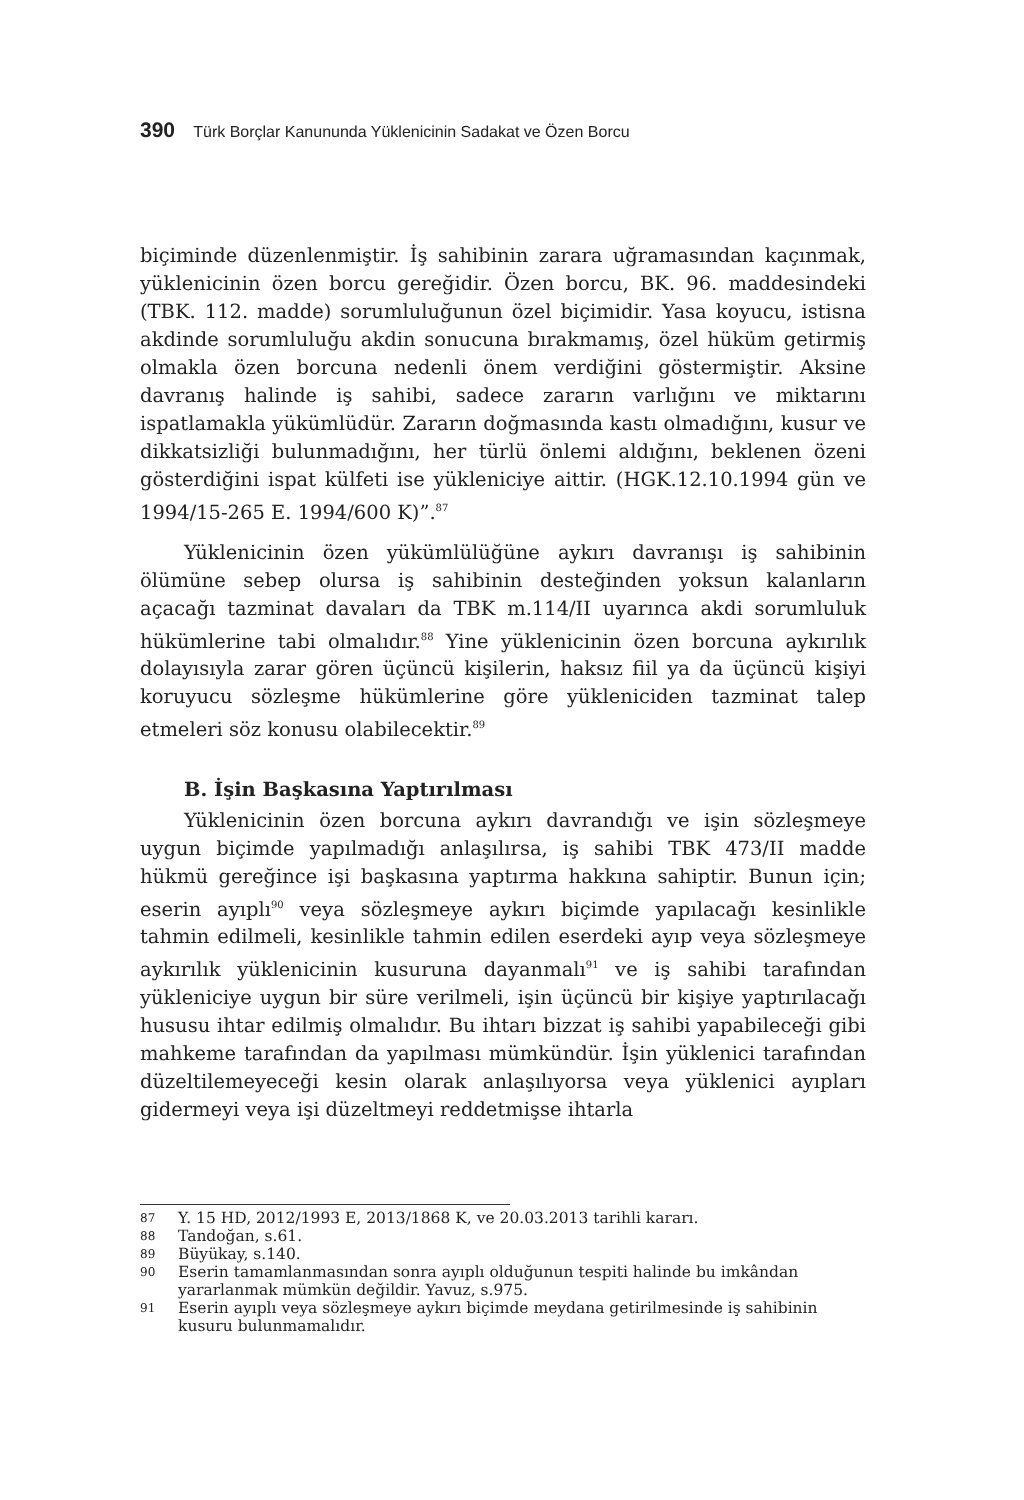390 Türk Borçlar Kanununda Yüklenicinin Sadakat ve Özen Borcu
biçiminde düzenlenmiştir. İş sahibinin zarara uğramasından kaçınmak, yüklenicinin özen borcu gereğidir. Özen borcu, BK. 96. maddesindeki (TBK. 112. madde) sorumluluğunun özel biçimidir. Yasa koyucu, istisna akdinde sorumluluğu akdin sonucuna bırakmamış, özel hüküm getirmiş olmakla özen borcuna nedenli önem verdiğini göstermiştir. Aksine davranış halinde iş sahibi, sadece zararın varlığını ve miktarını ispatlamakla yükümlüdür. Zararın doğmasında kastı olmadığını, kusur ve dikkatsizliği bulunmadığını, her türlü önlemi aldığını, beklenen özeni gösterdiğini ispat külfeti ise yükleniciye aittir. (HGK.12.10.1994 gün ve 1994/15-265 E. 1994/600 K)”.<sup>87</sup>
Yüklenicinin özen yükümlülüğüne aykırı davranışı iş sahibinin ölümüne sebep olursa iş sahibinin desteğinden yoksun kalanların açacağı tazminat davaları da TBK m.114/II uyarınca akdi sorumluluk hükümlerine tabi olmalıdır.<sup>88</sup> Yine yüklenicinin özen borcuna aykırılık dolayısıyla zarar gören üçüncü kişilerin, haksız fiil ya da üçüncü kişiyi koruyucu sözleşme hükümlerine göre yükleniciden tazminat talep etmeleri söz konusu olabilecektir.<sup>89</sup>
B. İşin Başkasına Yaptırılması
Yüklenicinin özen borcuna aykırı davrandığı ve işin sözleşmeye uygun biçimde yapılmadığı anlaşılırsa, iş sahibi TBK 473/II madde hükmü gereğince işi başkasına yaptırma hakkına sahiptir. Bunun için; eserin ayıplı<sup>90</sup> veya sözleşmeye aykırı biçimde yapılacağı kesinlikle tahmin edilmeli, kesinlikle tahmin edilen eserdeki ayıp veya sözleşmeye aykırılık yüklenicinin kusuruna dayanmalı<sup>91</sup> ve iş sahibi tarafından yükleniciye uygun bir süre verilmeli, işin üçüncü bir kişiye yaptırılacağı hususu ihtar edilmiş olmalıdır. Bu ihtarı bizzat iş sahibi yapabileceği gibi mahkeme tarafından da yapılması mümkündür. İşin yüklenici tarafından düzeltilemeyeceği kesin olarak anlaşılıyorsa veya yüklenici ayıpları gidermeyi veya işi düzeltmeyi reddetmişse ihtarla
87 Y. 15 HD, 2012/1993 E, 2013/1868 K, ve 20.03.2013 tarihli kararı.
88 Tandoğan, s.61.
89 Büyükay, s.140.
90 Eserin tamamlanmasından sonra ayıplı olduğunun tespiti halinde bu imkândan yararlanmak mümkün değildir. Yavuz, s.975.
91 Eserin ayıplı veya sözleşmeye aykırı biçimde meydana getirilmesinde iş sahibinin kusuru bulunmamalıdır.